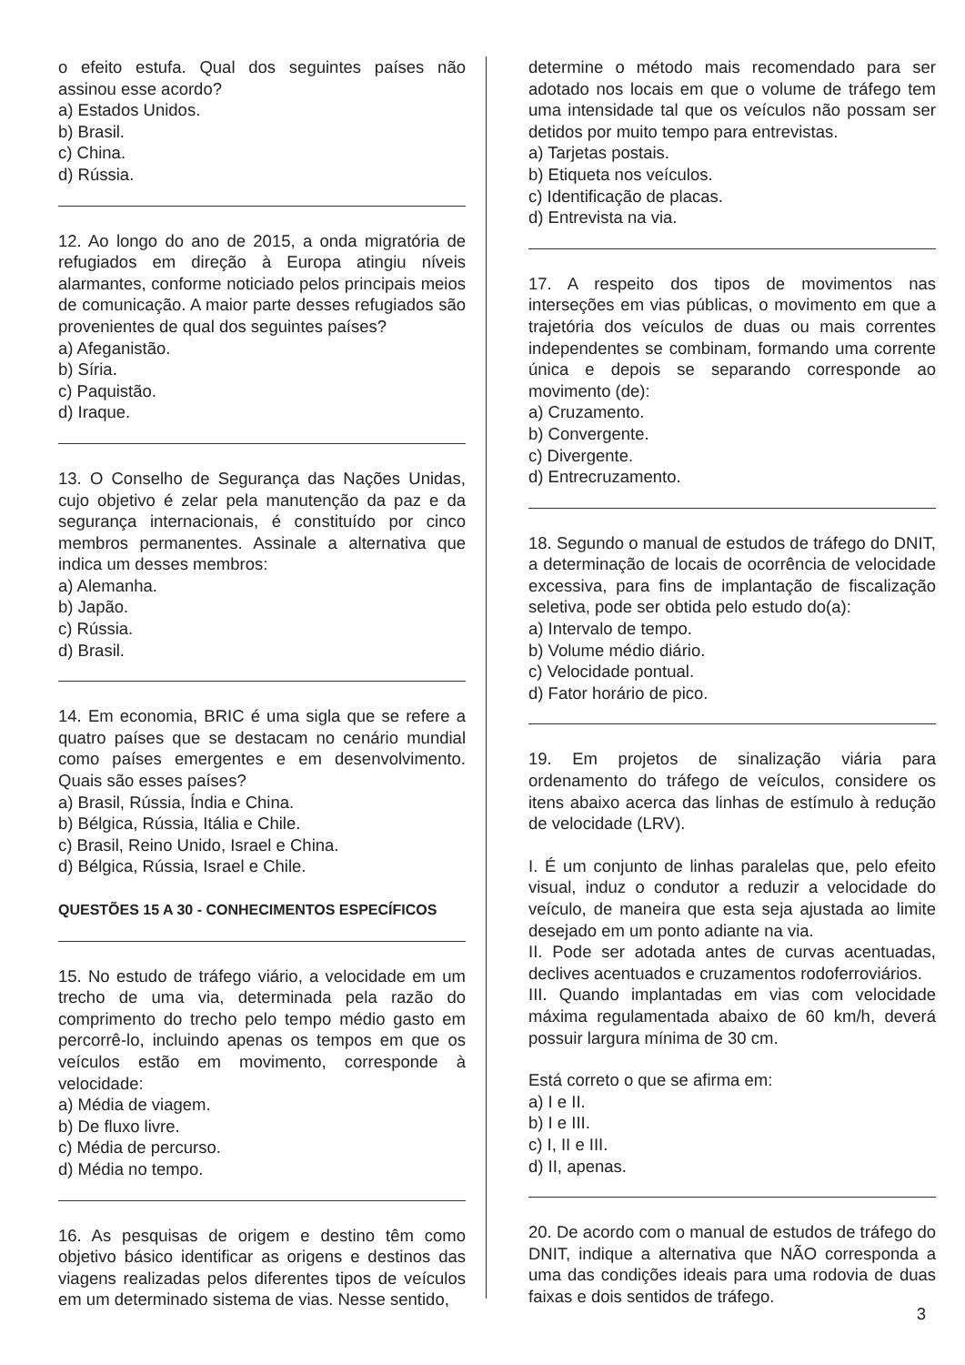o efeito estufa. Qual dos seguintes países não assinou esse acordo?
a) Estados Unidos.
b) Brasil.
c) China.
d) Rússia.
12. Ao longo do ano de 2015, a onda migratória de refugiados em direção à Europa atingiu níveis alarmantes, conforme noticiado pelos principais meios de comunicação. A maior parte desses refugiados são provenientes de qual dos seguintes países?
a) Afeganistão.
b) Síria.
c) Paquistão.
d) Iraque.
13. O Conselho de Segurança das Nações Unidas, cujo objetivo é zelar pela manutenção da paz e da segurança internacionais, é constituído por cinco membros permanentes. Assinale a alternativa que indica um desses membros:
a) Alemanha.
b) Japão.
c) Rússia.
d) Brasil.
14. Em economia, BRIC é uma sigla que se refere a quatro países que se destacam no cenário mundial como países emergentes e em desenvolvimento. Quais são esses países?
a) Brasil, Rússia, Índia e China.
b) Bélgica, Rússia, Itália e Chile.
c) Brasil, Reino Unido, Israel e China.
d) Bélgica, Rússia, Israel e Chile.
QUESTÕES 15 A 30 - CONHECIMENTOS ESPECÍFICOS
15. No estudo de tráfego viário, a velocidade em um trecho de uma via, determinada pela razão do comprimento do trecho pelo tempo médio gasto em percorrê-lo, incluindo apenas os tempos em que os veículos estão em movimento, corresponde à velocidade:
a) Média de viagem.
b) De fluxo livre.
c) Média de percurso.
d) Média no tempo.
16. As pesquisas de origem e destino têm como objetivo básico identificar as origens e destinos das viagens realizadas pelos diferentes tipos de veículos em um determinado sistema de vias. Nesse sentido,
determine o método mais recomendado para ser adotado nos locais em que o volume de tráfego tem uma intensidade tal que os veículos não possam ser detidos por muito tempo para entrevistas.
a) Tarjetas postais.
b) Etiqueta nos veículos.
c) Identificação de placas.
d) Entrevista na via.
17. A respeito dos tipos de movimentos nas interseções em vias públicas, o movimento em que a trajetória dos veículos de duas ou mais correntes independentes se combinam, formando uma corrente única e depois se separando corresponde ao movimento (de):
a) Cruzamento.
b) Convergente.
c) Divergente.
d) Entrecruzamento.
18. Segundo o manual de estudos de tráfego do DNIT, a determinação de locais de ocorrência de velocidade excessiva, para fins de implantação de fiscalização seletiva, pode ser obtida pelo estudo do(a):
a) Intervalo de tempo.
b) Volume médio diário.
c) Velocidade pontual.
d) Fator horário de pico.
19. Em projetos de sinalização viária para ordenamento do tráfego de veículos, considere os itens abaixo acerca das linhas de estímulo à redução de velocidade (LRV).
I. É um conjunto de linhas paralelas que, pelo efeito visual, induz o condutor a reduzir a velocidade do veículo, de maneira que esta seja ajustada ao limite desejado em um ponto adiante na via.
II. Pode ser adotada antes de curvas acentuadas, declives acentuados e cruzamentos rodoferroviários.
III. Quando implantadas em vias com velocidade máxima regulamentada abaixo de 60 km/h, deverá possuir largura mínima de 30 cm.
Está correto o que se afirma em:
a) I e II.
b) I e III.
c) I, II e III.
d) II, apenas.
20. De acordo com o manual de estudos de tráfego do DNIT, indique a alternativa que NÃO corresponda a uma das condições ideais para uma rodovia de duas faixas e dois sentidos de tráfego.
3